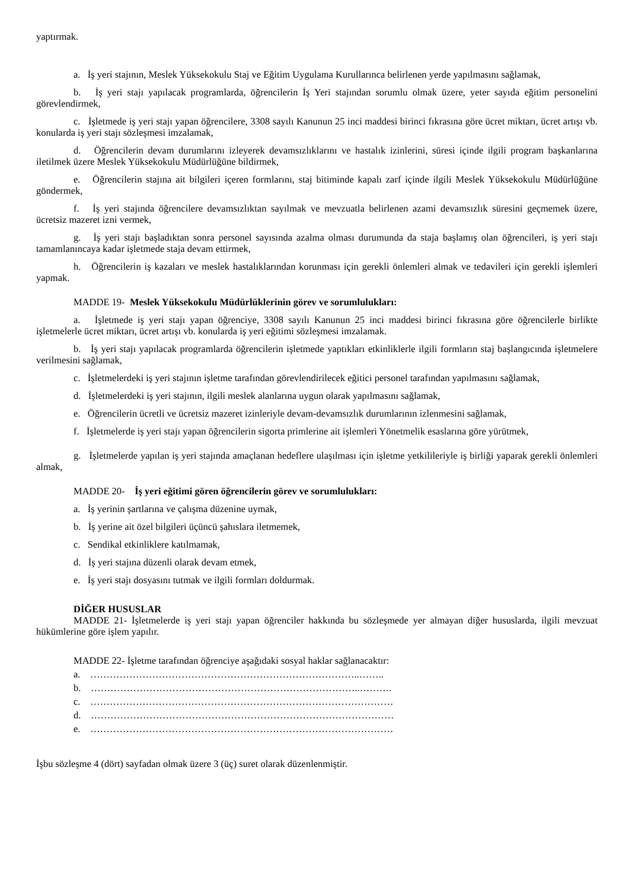yaptırmak.
a. İş yeri stajının, Meslek Yüksekokulu Staj ve Eğitim Uygulama Kurullarınca belirlenen yerde yapılmasını sağlamak,
b. İş yeri stajı yapılacak programlarda, öğrencilerin İş Yeri stajından sorumlu olmak üzere, yeter sayıda eğitim personelini görevlendirmek,
c. İşletmede iş yeri stajı yapan öğrencilere, 3308 sayılı Kanunun 25 inci maddesi birinci fıkrasına göre ücret miktarı, ücret artışı vb. konularda iş yeri stajı sözleşmesi imzalamak,
d. Öğrencilerin devam durumlarını izleyerek devamsızlıklarını ve hastalık izinlerini, süresi içinde ilgili program başkanlarına iletilmek üzere Meslek Yüksekokulu Müdürlüğüne bildirmek,
e. Öğrencilerin stajına ait bilgileri içeren formlarını, staj bitiminde kapalı zarf içinde ilgili Meslek Yüksekokulu Müdürlüğüne göndermek,
f. İş yeri stajında öğrencilere devamsızlıktan sayılmak ve mevzuatla belirlenen azami devamsızlık süresini geçmemek üzere, ücretsiz mazeret izni vermek,
g. İş yeri stajı başladıktan sonra personel sayısında azalma olması durumunda da staja başlamış olan öğrencileri, iş yeri stajı tamamlanıncaya kadar işletmede staja devam ettirmek,
h. Öğrencilerin iş kazaları ve meslek hastalıklarından korunması için gerekli önlemleri almak ve tedavileri için gerekli işlemleri yapmak.
MADDE 19- Meslek Yüksekokulu Müdürlüklerinin görev ve sorumlulukları:
a. İşletmede iş yeri stajı yapan öğrenciye, 3308 sayılı Kanunun 25 inci maddesi birinci fıkrasına göre öğrencilerle birlikte işletmelerle ücret miktarı, ücret artışı vb. konularda iş yeri eğitimi sözleşmesi imzalamak.
b. İş yeri stajı yapılacak programlarda öğrencilerin işletmede yaptıkları etkinliklerle ilgili formların staj başlangıcında işletmelere verilmesini sağlamak,
c. İşletmelerdeki iş yeri stajının işletme tarafından görevlendirilecek eğitici personel tarafından yapılmasını sağlamak,
d. İşletmelerdeki iş yeri stajının, ilgili meslek alanlarına uygun olarak yapılmasını sağlamak,
e. Öğrencilerin ücretli ve ücretsiz mazeret izinleriyle devam-devamsızlık durumlarının izlenmesini sağlamak,
f. İşletmelerde iş yeri stajı yapan öğrencilerin sigorta primlerine ait işlemleri Yönetmelik esaslarına göre yürütmek,
g. İşletmelerde yapılan iş yeri stajında amaçlanan hedeflere ulaşılması için işletme yetkilileriyle iş birliği yaparak gerekli önlemleri almak,
MADDE 20- İş yeri eğitimi gören öğrencilerin görev ve sorumlulukları:
a. İş yerinin şartlarına ve çalışma düzenine uymak,
b. İş yerine ait özel bilgileri üçüncü şahıslara iletmemek,
c. Sendikal etkinliklere katılmamak,
d. İş yeri stajına düzenli olarak devam etmek,
e. İş yeri stajı dosyasını tutmak ve ilgili formları doldurmak.
DİĞER HUSUSLAR
MADDE 21- İşletmelerde iş yeri stajı yapan öğrenciler hakkında bu sözleşmede yer almayan diğer hususlarda, ilgili mevzuat hükümlerine göre işlem yapılır.
MADDE 22- İşletme tarafından öğrenciye aşağıdaki sosyal haklar sağlanacaktır:
a. ………………………………………………………………………..……..
b. ………………………………………………………………………..……….
c. …………………………………………………………………………………
d. …………………………………………………………………………………
e. …………………………………………………………………………………
İşbu sözleşme 4 (dört) sayfadan olmak üzere 3 (üç) suret olarak düzenlenmiştir.